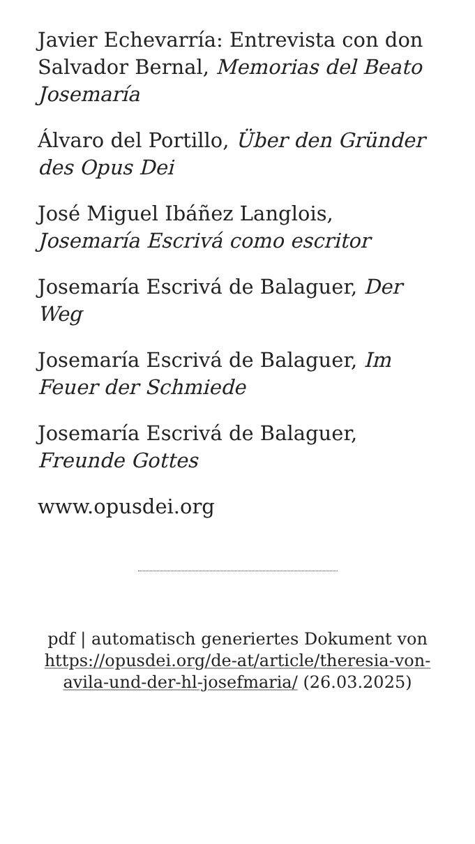Javier Echevarría: Entrevista con don Salvador Bernal, Memorias del Beato Josemaría
Álvaro del Portillo, Über den Gründer des Opus Dei
José Miguel Ibáñez Langlois, Josemaría Escrivá como escritor
Josemaría Escrivá de Balaguer, Der Weg
Josemaría Escrivá de Balaguer, Im Feuer der Schmiede
Josemaría Escrivá de Balaguer, Freunde Gottes
www.opusdei.org
pdf | automatisch generiertes Dokument von https://opusdei.org/de-at/article/theresia-von-avila-und-der-hl-josefmaria/ (26.03.2025)